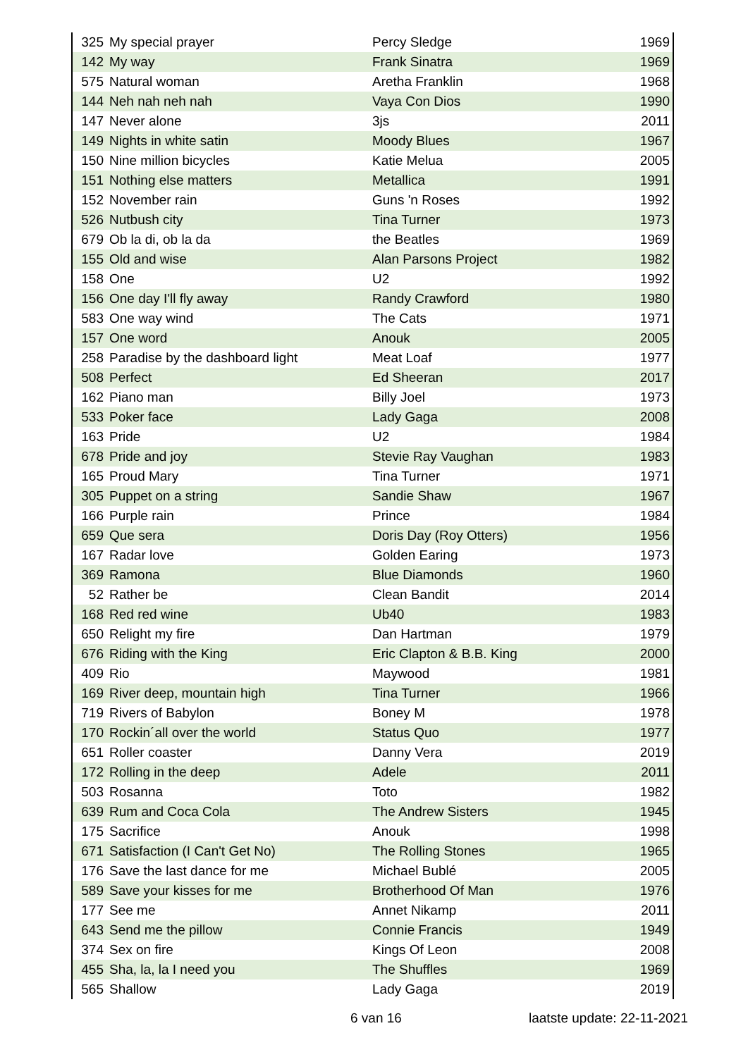| 325 | My special prayer | Percy Sledge | 1969 |
| 142 | My way | Frank Sinatra | 1969 |
| 575 | Natural woman | Aretha Franklin | 1968 |
| 144 | Neh nah neh nah | Vaya Con Dios | 1990 |
| 147 | Never alone | 3js | 2011 |
| 149 | Nights in white satin | Moody Blues | 1967 |
| 150 | Nine million bicycles | Katie Melua | 2005 |
| 151 | Nothing else matters | Metallica | 1991 |
| 152 | November rain | Guns 'n Roses | 1992 |
| 526 | Nutbush city | Tina Turner | 1973 |
| 679 | Ob la di, ob la da | the Beatles | 1969 |
| 155 | Old and wise | Alan Parsons Project | 1982 |
| 158 | One | U2 | 1992 |
| 156 | One day I'll fly away | Randy Crawford | 1980 |
| 583 | One way wind | The Cats | 1971 |
| 157 | One word | Anouk | 2005 |
| 258 | Paradise by the dashboard light | Meat Loaf | 1977 |
| 508 | Perfect | Ed Sheeran | 2017 |
| 162 | Piano man | Billy Joel | 1973 |
| 533 | Poker face | Lady Gaga | 2008 |
| 163 | Pride | U2 | 1984 |
| 678 | Pride and joy | Stevie Ray Vaughan | 1983 |
| 165 | Proud Mary | Tina Turner | 1971 |
| 305 | Puppet on a string | Sandie Shaw | 1967 |
| 166 | Purple rain | Prince | 1984 |
| 659 | Que sera | Doris Day (Roy Otters) | 1956 |
| 167 | Radar love | Golden Earing | 1973 |
| 369 | Ramona | Blue Diamonds | 1960 |
| 52 | Rather be | Clean Bandit | 2014 |
| 168 | Red red wine | Ub40 | 1983 |
| 650 | Relight my fire | Dan Hartman | 1979 |
| 676 | Riding with the King | Eric Clapton & B.B. King | 2000 |
| 409 | Rio | Maywood | 1981 |
| 169 | River deep, mountain high | Tina Turner | 1966 |
| 719 | Rivers of Babylon | Boney M | 1978 |
| 170 | Rockin´all over the world | Status Quo | 1977 |
| 651 | Roller coaster | Danny Vera | 2019 |
| 172 | Rolling in the deep | Adele | 2011 |
| 503 | Rosanna | Toto | 1982 |
| 639 | Rum and Coca Cola | The Andrew Sisters | 1945 |
| 175 | Sacrifice | Anouk | 1998 |
| 671 | Satisfaction (I Can't Get No) | The Rolling Stones | 1965 |
| 176 | Save the last dance for me | Michael Bublé | 2005 |
| 589 | Save your kisses for me | Brotherhood Of Man | 1976 |
| 177 | See me | Annet Nikamp | 2011 |
| 643 | Send me the pillow | Connie Francis | 1949 |
| 374 | Sex on fire | Kings Of Leon | 2008 |
| 455 | Sha, la, la I need you | The Shuffles | 1969 |
| 565 | Shallow | Lady Gaga | 2019 |
6 van 16 laatste update: 22-11-2021